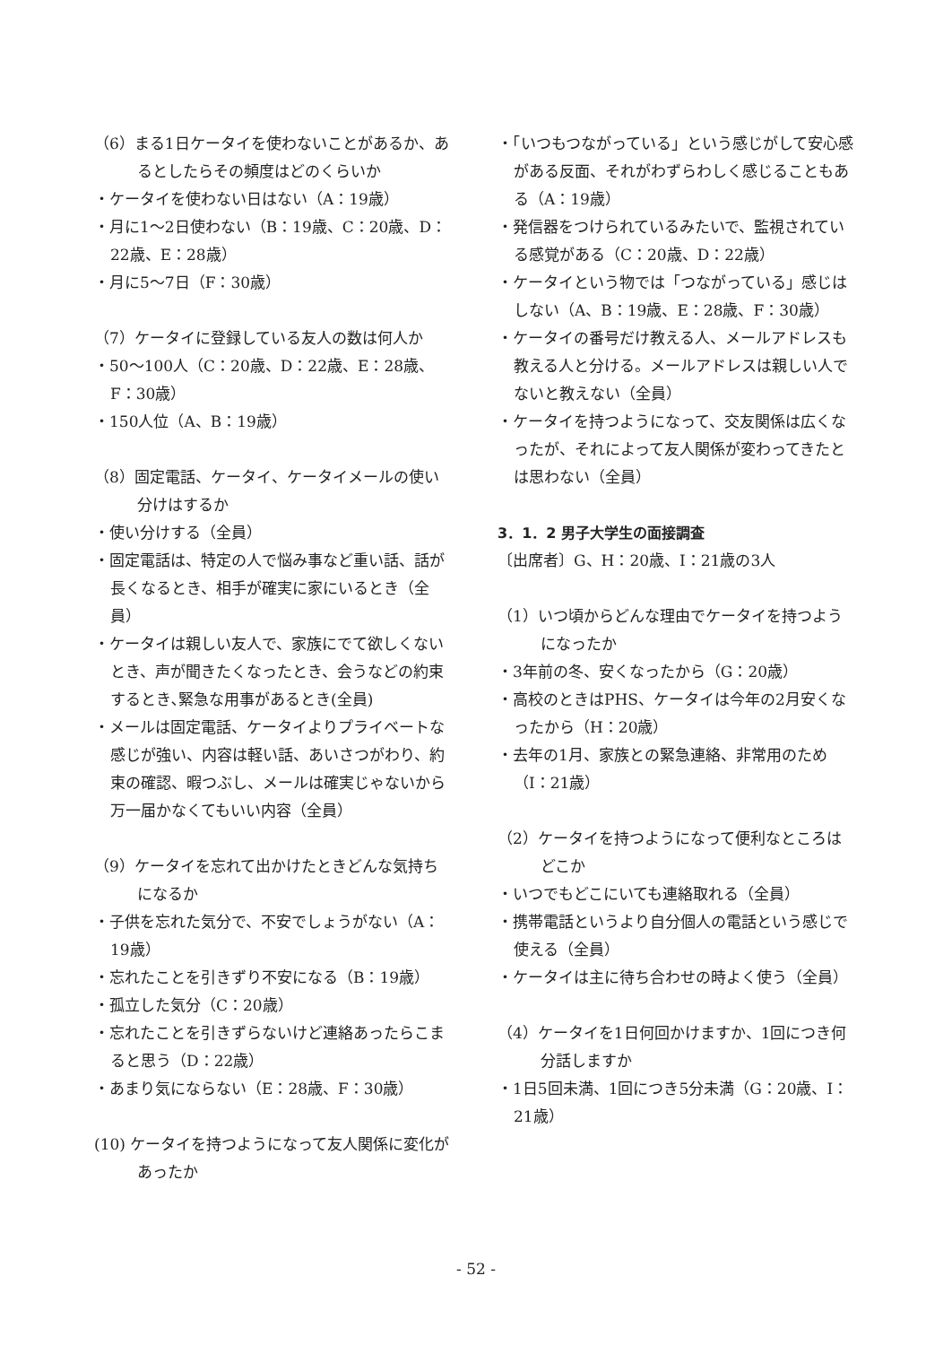（6）まる1日ケータイを使わないことがあるか、あるとしたらその頻度はどのくらいか
・ケータイを使わない日はない（A：19歳）
・月に1～2日使わない（B：19歳、C：20歳、D：22歳、E：28歳）
・月に5～7日（F：30歳）
（7）ケータイに登録している友人の数は何人か
・50～100人（C：20歳、D：22歳、E：28歳、F：30歳）
・150人位（A、B：19歳）
（8）固定電話、ケータイ、ケータイメールの使い分けはするか
・使い分けする（全員）
・固定電話は、特定の人で悩み事など重い話、話が長くなるとき、相手が確実に家にいるとき（全員）
・ケータイは親しい友人で、家族にでて欲しくないとき、声が聞きたくなったとき、会うなどの約束するとき､緊急な用事があるとき(全員)
・メールは固定電話、ケータイよりプライベートな感じが強い、内容は軽い話、あいさつがわり、約束の確認、暇つぶし、メールは確実じゃないから万一届かなくてもいい内容（全員）
（9）ケータイを忘れて出かけたときどんな気持ちになるか
・子供を忘れた気分で、不安でしょうがない（A：19歳）
・忘れたことを引きずり不安になる（B：19歳）
・孤立した気分（C：20歳）
・忘れたことを引きずらないけど連絡あったらこまると思う（D：22歳）
・あまり気にならない（E：28歳、F：30歳）
(10) ケータイを持つようになって友人関係に変化があったか
・「いつもつながっている」という感じがして安心感がある反面、それがわずらわしく感じることもある（A：19歳）
・発信器をつけられているみたいで、監視されている感覚がある（C：20歳、D：22歳）
・ケータイという物では「つながっている」感じはしない（A、B：19歳、E：28歳、F：30歳）
・ケータイの番号だけ教える人、メールアドレスも教える人と分ける。メールアドレスは親しい人でないと教えない（全員）
・ケータイを持つようになって、交友関係は広くなったが、それによって友人関係が変わってきたとは思わない（全員）
3．1．2 男子大学生の面接調査
〔出席者〕G、H：20歳、I：21歳の3人
（1）いつ頃からどんな理由でケータイを持つようになったか
・3年前の冬、安くなったから（G：20歳）
・高校のときはPHS、ケータイは今年の2月安くなったから（H：20歳）
・去年の1月、家族との緊急連絡、非常用のため（I：21歳）
（2）ケータイを持つようになって便利なところはどこか
・いつでもどこにいても連絡取れる（全員）
・携帯電話というより自分個人の電話という感じで使える（全員）
・ケータイは主に待ち合わせの時よく使う（全員）
（4）ケータイを1日何回かけますか、1回につき何分話しますか
・1日5回未満、1回につき5分未満（G：20歳、I：21歳）
- 52 -